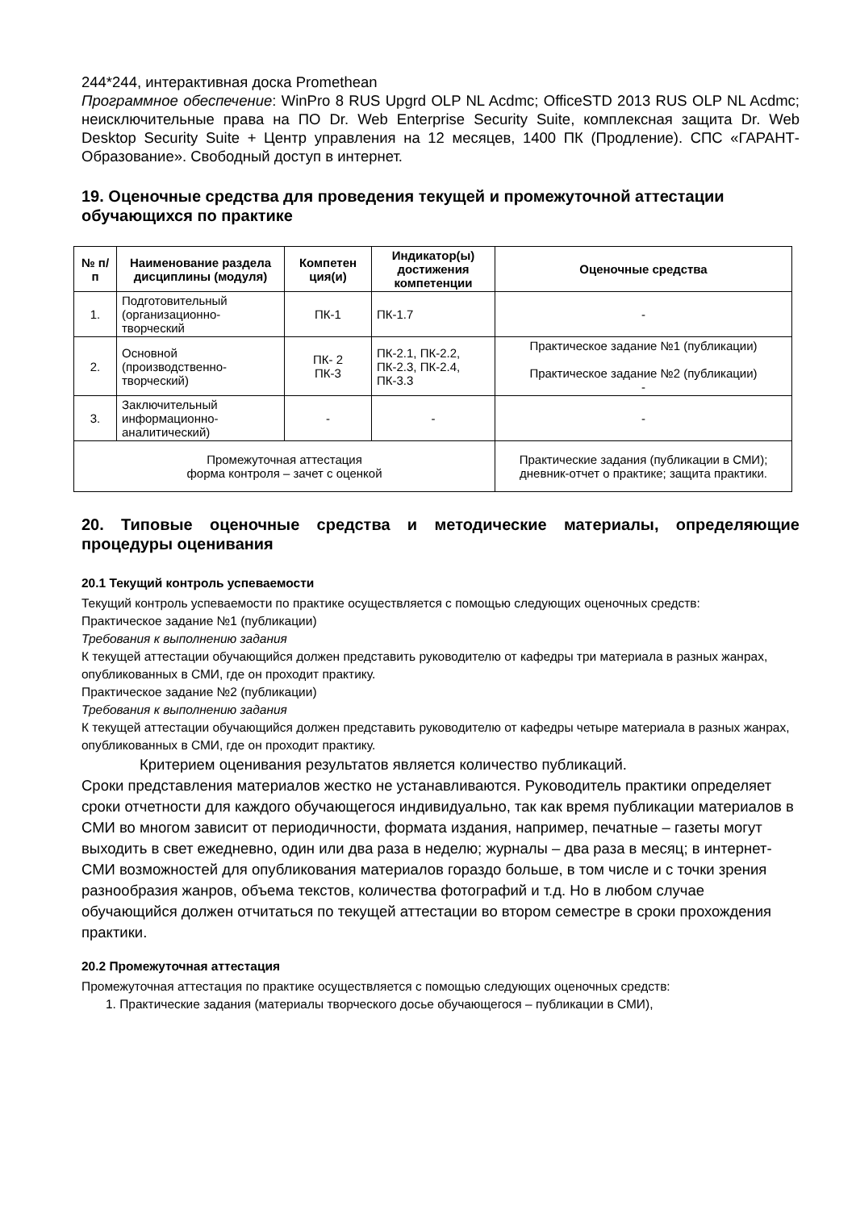244*244, интерактивная доска Promethean
Программное обеспечение: WinPro 8 RUS Upgrd OLP NL Acdmc; OfficeSTD 2013 RUS OLP NL Acdmc; неисключительные права на ПО Dr. Web Enterprise Security Suite, комплексная защита Dr. Web Desktop Security Suite + Центр управления на 12 месяцев, 1400 ПК (Продление). СПС «ГАРАНТ-Образование». Свободный доступ в интернет.
19. Оценочные средства для проведения текущей и промежуточной аттестации обучающихся по практике
| № п/п | Наименование раздела дисциплины (модуля) | Компетен ция(и) | Индикатор(ы) достижения компетенции | Оценочные средства |
| --- | --- | --- | --- | --- |
| 1. | Подготовительный (организационно-творческий | ПК-1 | ПК-1.7 | - |
| 2. | Основной (производственно-творческий) | ПК- 2 ПК-3 | ПК-2.1, ПК-2.2, ПК-2.3, ПК-2.4, ПК-3.3 | Практическое задание №1 (публикации) Практическое задание №2 (публикации) - |
| 3. | Заключительный информационно-аналитический) | - | - | - |
| Промежуточная аттестация форма контроля – зачет с оценкой | | | | Практические задания (публикации в СМИ); дневник-отчет о практике; защита практики. |
20. Типовые оценочные средства и методические материалы, определяющие процедуры оценивания
20.1 Текущий контроль успеваемости
Текущий контроль успеваемости по практике осуществляется с помощью следующих оценочных средств:
Практическое задание №1 (публикации)
Требования к выполнению задания
К текущей аттестации обучающийся должен представить руководителю от кафедры три материала в разных жанрах, опубликованных в СМИ, где он проходит практику.
Практическое задание №2 (публикации)
Требования к выполнению задания
К текущей аттестации обучающийся должен представить руководителю от кафедры четыре материала в разных жанрах, опубликованных в СМИ, где он проходит практику.
Критерием оценивания результатов является количество публикаций.
Сроки представления материалов жестко не устанавливаются. Руководитель практики определяет сроки отчетности для каждого обучающегося индивидуально, так как время публикации материалов в СМИ во многом зависит от периодичности, формата издания, например, печатные – газеты могут выходить в свет ежедневно, один или два раза в неделю; журналы – два раза в месяц; в интернет-СМИ возможностей для опубликования материалов гораздо больше, в том числе и с точки зрения разнообразия жанров, объема текстов, количества фотографий и т.д. Но в любом случае обучающийся должен отчитаться по текущей аттестации во втором семестре в сроки прохождения практики.
20.2 Промежуточная аттестация
Промежуточная аттестация по практике осуществляется с помощью следующих оценочных средств:
1. Практические задания (материалы творческого досье обучающегося – публикации в СМИ),